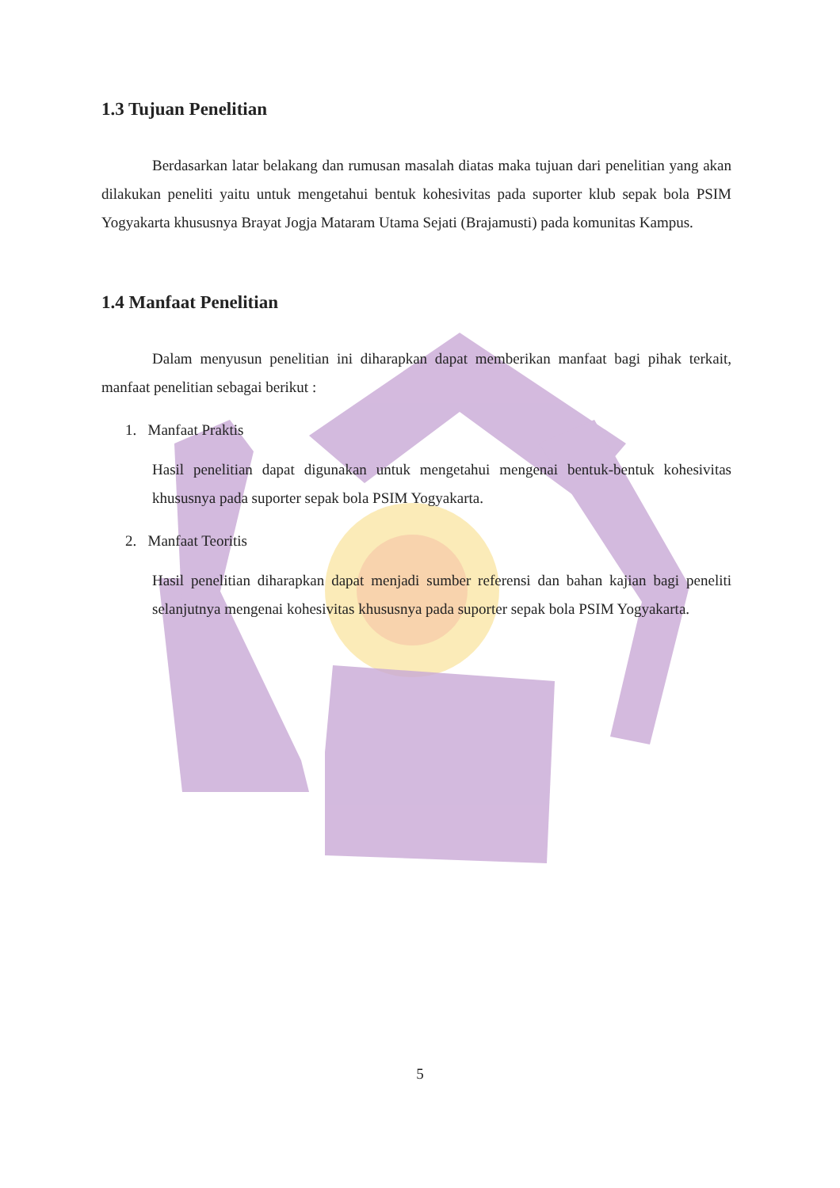1.3 Tujuan Penelitian
Berdasarkan latar belakang dan rumusan masalah diatas maka tujuan dari penelitian yang akan dilakukan peneliti yaitu untuk mengetahui bentuk kohesivitas pada suporter klub sepak bola PSIM Yogyakarta khususnya Brayat Jogja Mataram Utama Sejati (Brajamusti) pada komunitas Kampus.
1.4 Manfaat Penelitian
Dalam menyusun penelitian ini diharapkan dapat memberikan manfaat bagi pihak terkait, manfaat penelitian sebagai berikut :
1. Manfaat Praktis
Hasil penelitian dapat digunakan untuk mengetahui mengenai bentuk-bentuk kohesivitas khususnya pada suporter sepak bola PSIM Yogyakarta.
2. Manfaat Teoritis
Hasil penelitian diharapkan dapat menjadi sumber referensi dan bahan kajian bagi peneliti selanjutnya mengenai kohesivitas khususnya pada suporter sepak bola PSIM Yogyakarta.
5